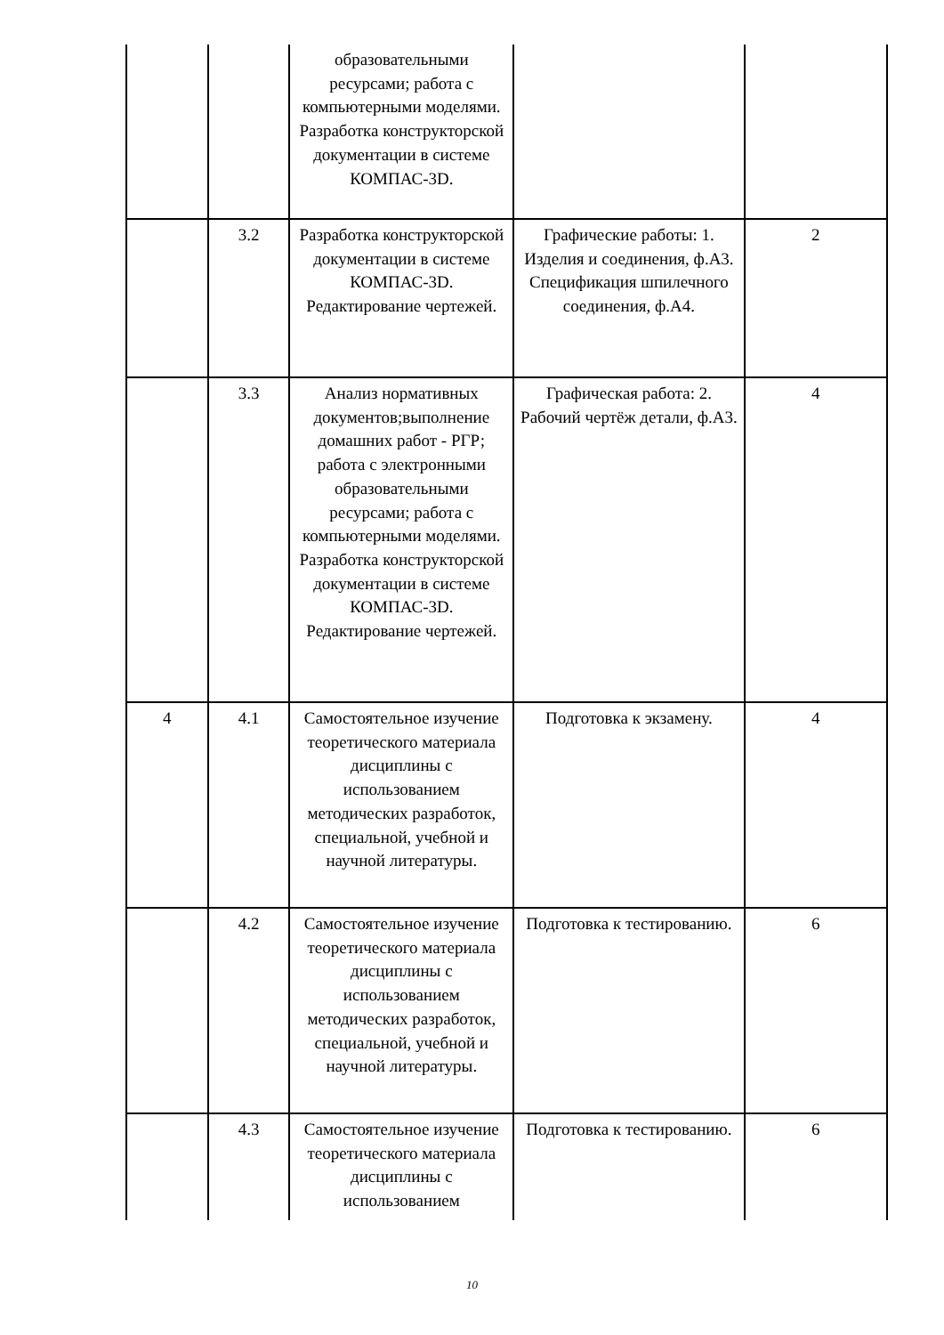| | | образовательными ресурсами; работа с компьютерными моделями. Разработка конструкторской документации в системе КОМПАС-3D. | | |
| | 3.2 | Разработка конструкторской документации в системе КОМПАС-3D. Редактирование чертежей. | Графические работы: 1. Изделия и соединения, ф.А3. Спецификация шпилечного соединения, ф.А4. | 2 |
| | 3.3 | Анализ нормативных документов;выполнение домашних работ - РГР; работа с электронными образовательными ресурсами; работа с компьютерными моделями. Разработка конструкторской документации в системе КОМПАС-3D. Редактирование чертежей. | Графическая работа: 2. Рабочий чертёж детали, ф.А3. | 4 |
| 4 | 4.1 | Самостоятельное изучение теоретического материала дисциплины с использованием методических разработок, специальной, учебной и научной литературы. | Подготовка к экзамену. | 4 |
| | 4.2 | Самостоятельное изучение теоретического материала дисциплины с использованием методических разработок, специальной, учебной и научной литературы. | Подготовка к тестированию. | 6 |
| | 4.3 | Самостоятельное изучение теоретического материала дисциплины с использованием | Подготовка к тестированию. | 6 |
10